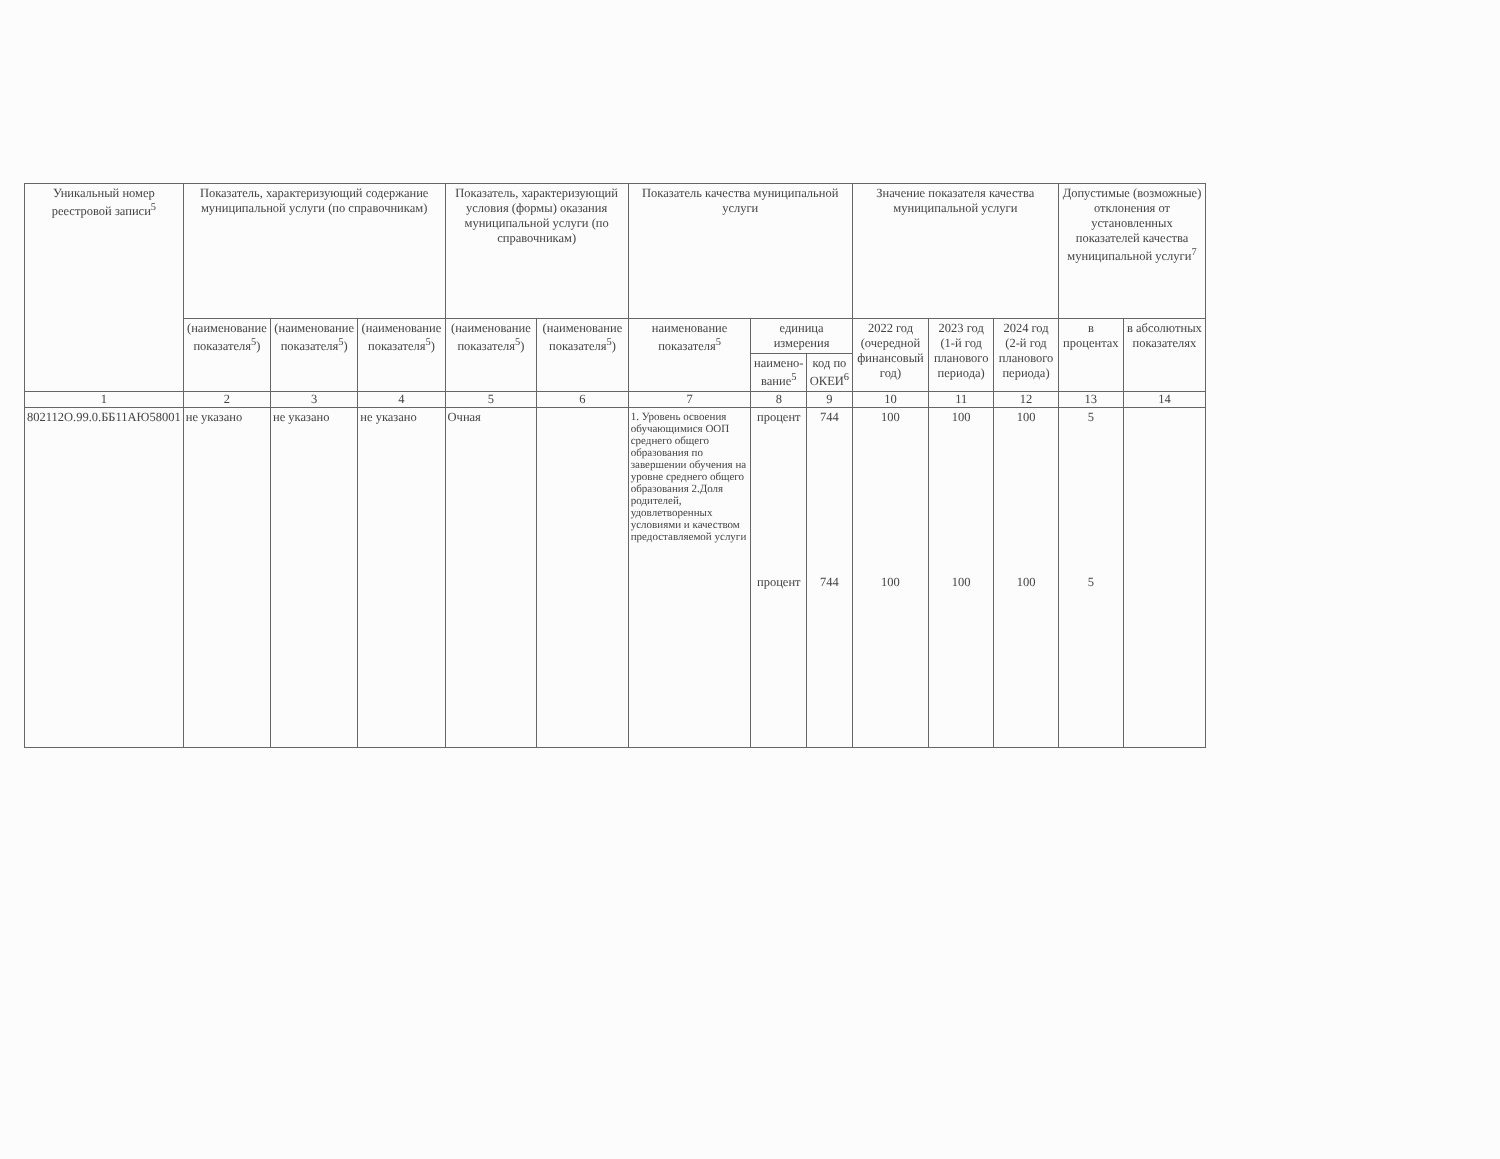| Уникальный номер реестровой записи<sup>5</sup> | Показатель, характеризующий содержание муниципальной услуги (по справочникам) | | | Показатель, характеризующий условия (формы) оказания муниципальной услуги (по справочникам) | | Показатель качества муниципальной услуги | | | Значение показателя качества муниципальной услуги | | | Допустимые (возможные) отклонения от установленных показателей качества муниципальной услуги<sup>7</sup> | |
| --- | --- | --- | --- | --- | --- | --- | --- | --- | --- | --- | --- | --- | --- |
| | (наименование показателя<sup>5</sup>) | (наименование показателя<sup>5</sup>) | (наименование показателя<sup>5</sup>) | (наименование показателя<sup>5</sup>) | (наименование показателя<sup>5</sup>) | наименование показателя<sup>5</sup> | единица измерения | | 2022 год (очередной финансовый год) | 2023 год (1-й год планового периода) | 2024 год (2-й год планового периода) | в процентах | в абсолютных показателях |
| | | | | | | | наимено-вание<sup>5</sup> | код по ОКЕИ<sup>6</sup> | | | | | |
| 1 | 2 | 3 | 4 | 5 | 6 | 7 | 8 | 9 | 10 | 11 | 12 | 13 | 14 |
| 802112О.99.0.ББ11АЮ58001 | не указано | не указано | не указано | Очная | | 1. Уровень освоения обучающимися ООП среднего общего образования по завершении обучения на уровне среднего общего образования 2.Доля родителей, удовлетворенных условиями и качеством предоставляемой услуги | процент процент | 744 744 | 100 100 | 100 100 | 100 100 | 5 5 | |